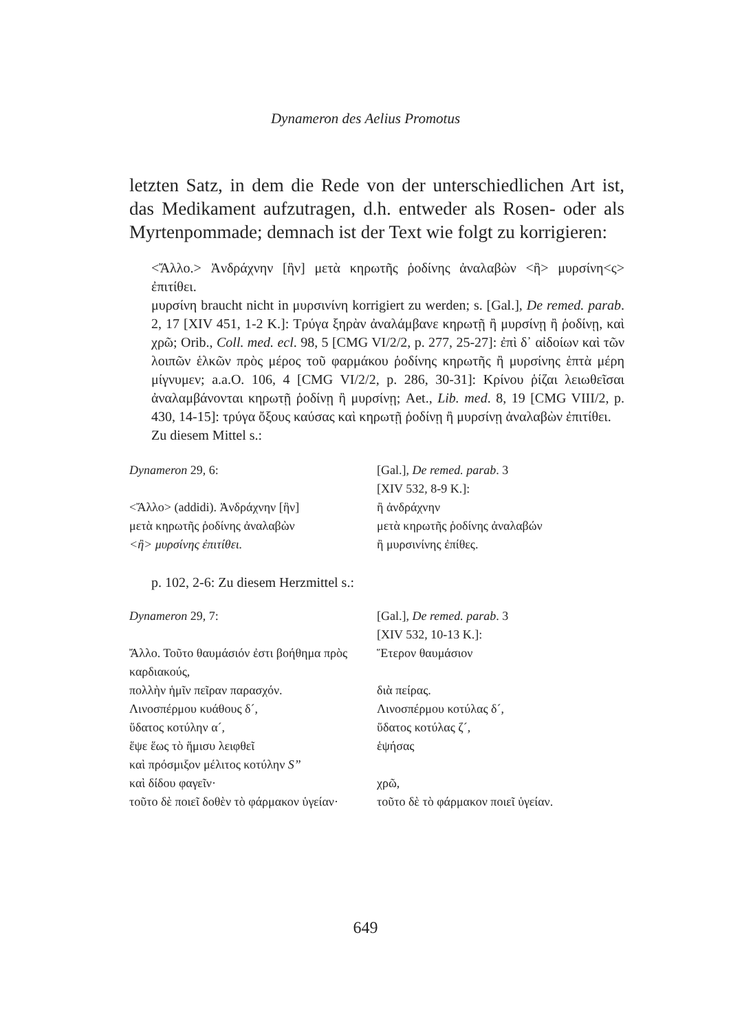Dynameron des Aelius Promotus
letzten Satz, in dem die Rede von der unterschiedlichen Art ist, das Medikament aufzutragen, d.h. entweder als Rosen- oder als Myrtenpommade; demnach ist der Text wie folgt zu korrigieren:
<Ἄλλο.> Ἀνδράχνην [ἣν] μετὰ κηρωτῆς ῥοδίνης ἀναλαβὼν <ἢ> μυρσίνη<ς> ἐπιτίθει.
μυρσίνη braucht nicht in μυρσινίνη korrigiert zu werden; s. [Gal.], De remed. parab. 2, 17 [XIV 451, 1-2 K.]: Τρύγα ξηρὰν ἀναλάμβανε κηρωτῇ ἢ μυρσίνῃ ἢ ῥοδίνῃ, καὶ χρῶ; Orib., Coll. med. ecl. 98, 5 [CMG VI/2/2, p. 277, 25-27]: ἐπὶ δ᾽ αἰδοίων καὶ τῶν λοιπῶν ἑλκῶν πρὸς μέρος τοῦ φαρμάκου ῥοδίνης κηρωτῆς ἢ μυρσίνης ἑπτὰ μέρη μίγνυμεν; a.a.O. 106, 4 [CMG VI/2/2, p. 286, 30-31]: Κρίνου ῥίζαι λειωθεῖσαι ἀναλαμβάνονται κηρωτῇ ῥοδίνῃ ἢ μυρσίνῃ; Aet., Lib. med. 8, 19 [CMG VIII/2, p. 430, 14-15]: τρύγα ὄξους καύσας καὶ κηρωτῇ ῥοδίνῃ ἢ μυρσίνῃ ἀναλαβὼν ἐπιτίθει.
Zu diesem Mittel s.:
| Dynameron 29, 6: | [Gal.], De remed. parab . 3 [XIV 532, 8-9 K.]: |
| <Ἄλλο> (addidi). Ἀνδράχνην [ἣν] | ἢ ἀνδράχνην |
| μετὰ κηρωτῆς ῥοδίνης ἀναλαβὼν | μετὰ κηρωτῆς ῥοδίνης ἀναλαβών |
| <ἢ> μυρσίνης ἐπιτίθει. | ἢ μυρσινίνης ἐπίθες. |
p. 102, 2-6: Zu diesem Herzmittel s.:
| Dynameron 29, 7: | [Gal.], De remed. parab . 3 [XIV 532, 10-13 K.]: |
| Ἄλλο. Τοῦτο θαυμάσιόν ἐστι βοήθημα πρὸς καρδιακούς, | Ἕτερον θαυμάσιον |
| πολλὴν ἡμῖν πεῖραν παρασχόν. | διὰ πείρας. |
| Λινοσπέρμου κυάθους δ´, | Λινοσπέρμου κοτύλας δ´, |
| ὕδατος κοτύλην α´, | ὕδατος κοτύλας ζ´, |
| ἕψε ἕως τὸ ἥμισυ λειφθεῖ | ἑψήσας |
| καὶ πρόσμιξον μέλιτος κοτύλην S” | |
| καὶ δίδου φαγεῖν· | χρῶ, |
| τοῦτο δὲ ποιεῖ δοθὲν τὸ φάρμακον ὑγείαν· | τοῦτο δὲ τὸ φάρμακον ποιεῖ ὑγείαν. |
649